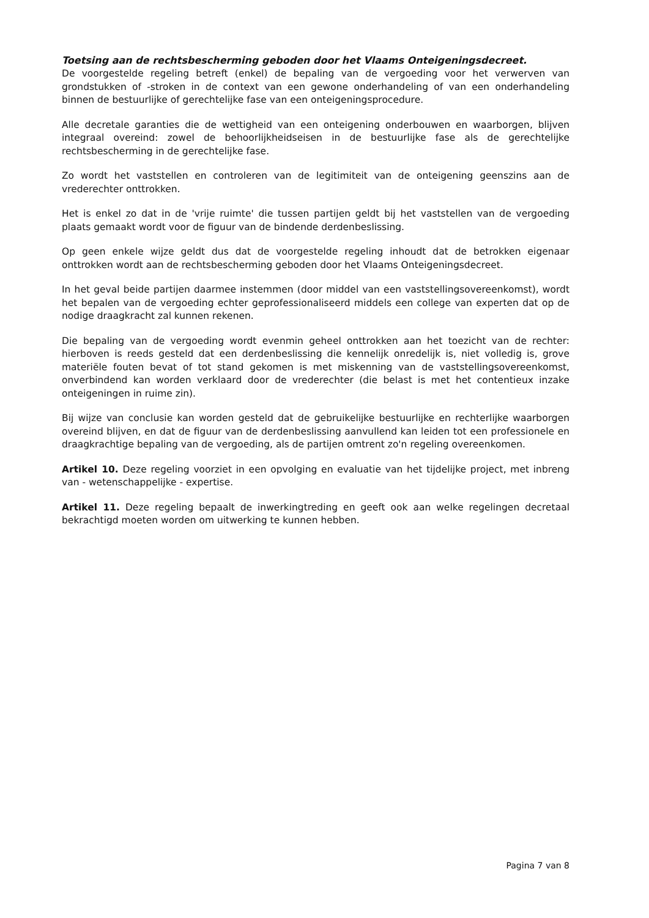Toetsing aan de rechtsbescherming geboden door het Vlaams Onteigeningsdecreet.
De voorgestelde regeling betreft (enkel) de bepaling van de vergoeding voor het verwerven van grondstukken of -stroken in de context van een gewone onderhandeling of van een onderhandeling binnen de bestuurlijke of gerechtelijke fase van een onteigeningsprocedure.
Alle decretale garanties die de wettigheid van een onteigening onderbouwen en waarborgen, blijven integraal overeind: zowel de behoorlijkheidseisen in de bestuurlijke fase als de gerechtelijke rechtsbescherming in de gerechtelijke fase.
Zo wordt het vaststellen en controleren van de legitimiteit van de onteigening geenszins aan de vrederechter onttrokken.
Het is enkel zo dat in de 'vrije ruimte' die tussen partijen geldt bij het vaststellen van de vergoeding plaats gemaakt wordt voor de figuur van de bindende derdenbeslissing.
Op geen enkele wijze geldt dus dat de voorgestelde regeling inhoudt dat de betrokken eigenaar onttrokken wordt aan de rechtsbescherming geboden door het Vlaams Onteigeningsdecreet.
In het geval beide partijen daarmee instemmen (door middel van een vaststellingsovereenkomst), wordt het bepalen van de vergoeding echter geprofessionaliseerd middels een college van experten dat op de nodige draagkracht zal kunnen rekenen.
Die bepaling van de vergoeding wordt evenmin geheel onttrokken aan het toezicht van de rechter: hierboven is reeds gesteld dat een derdenbeslissing die kennelijk onredelijk is, niet volledig is, grove materiële fouten bevat of tot stand gekomen is met miskenning van de vaststellingsovereenkomst, onverbindend kan worden verklaard door de vrederechter (die belast is met het contentieux inzake onteigeningen in ruime zin).
Bij wijze van conclusie kan worden gesteld dat de gebruikelijke bestuurlijke en rechterlijke waarborgen overeind blijven, en dat de figuur van de derdenbeslissing aanvullend kan leiden tot een professionele en draagkrachtige bepaling van de vergoeding, als de partijen omtrent zo'n regeling overeenkomen.
Artikel 10. Deze regeling voorziet in een opvolging en evaluatie van het tijdelijke project, met inbreng van - wetenschappelijke - expertise.
Artikel 11. Deze regeling bepaalt de inwerkingtreding en geeft ook aan welke regelingen decretaal bekrachtigd moeten worden om uitwerking te kunnen hebben.
Pagina 7 van 8